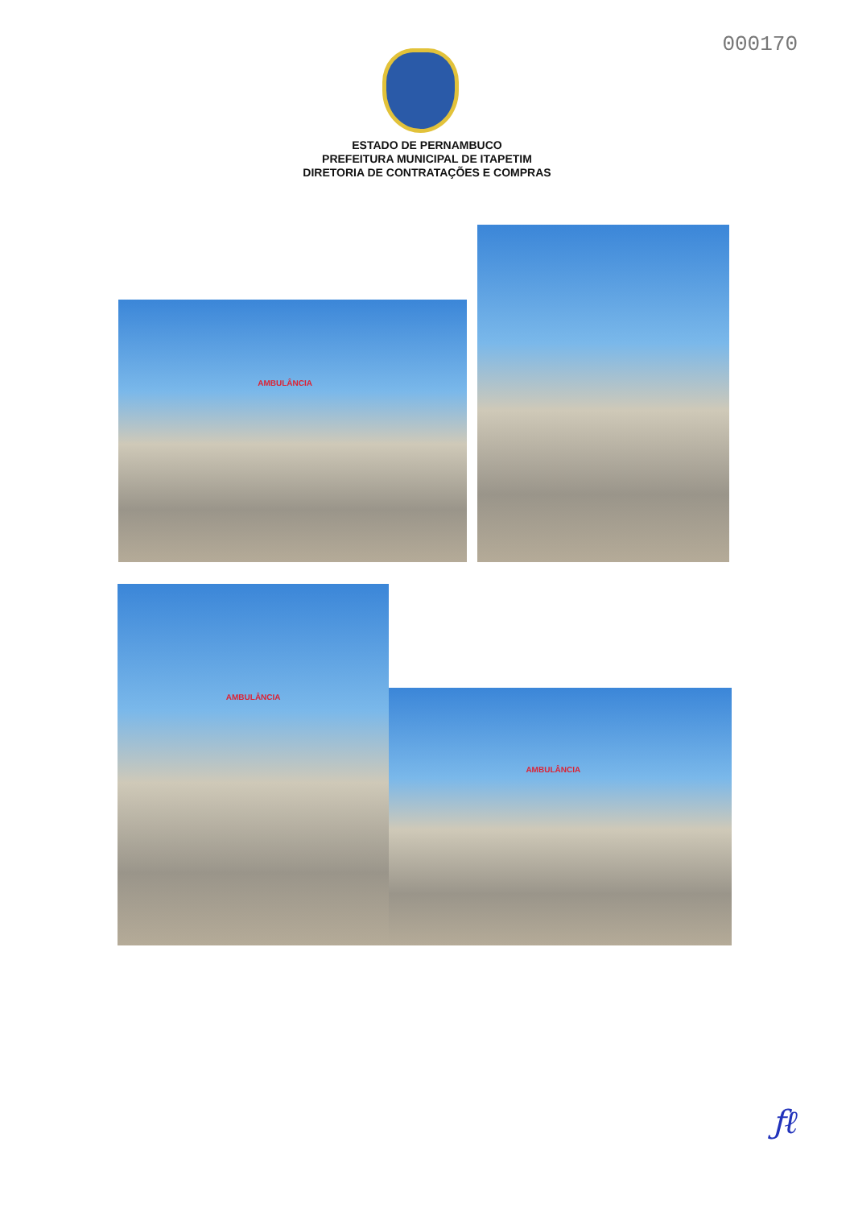000170
ESTADO DE PERNAMBUCO
PREFEITURA MUNICIPAL DE ITAPETIM
DIRETORIA DE CONTRATAÇÕES E COMPRAS
AMBULÂNCIA
AMBULÂNCIA
AMBULÂNCIA
ƒℓ